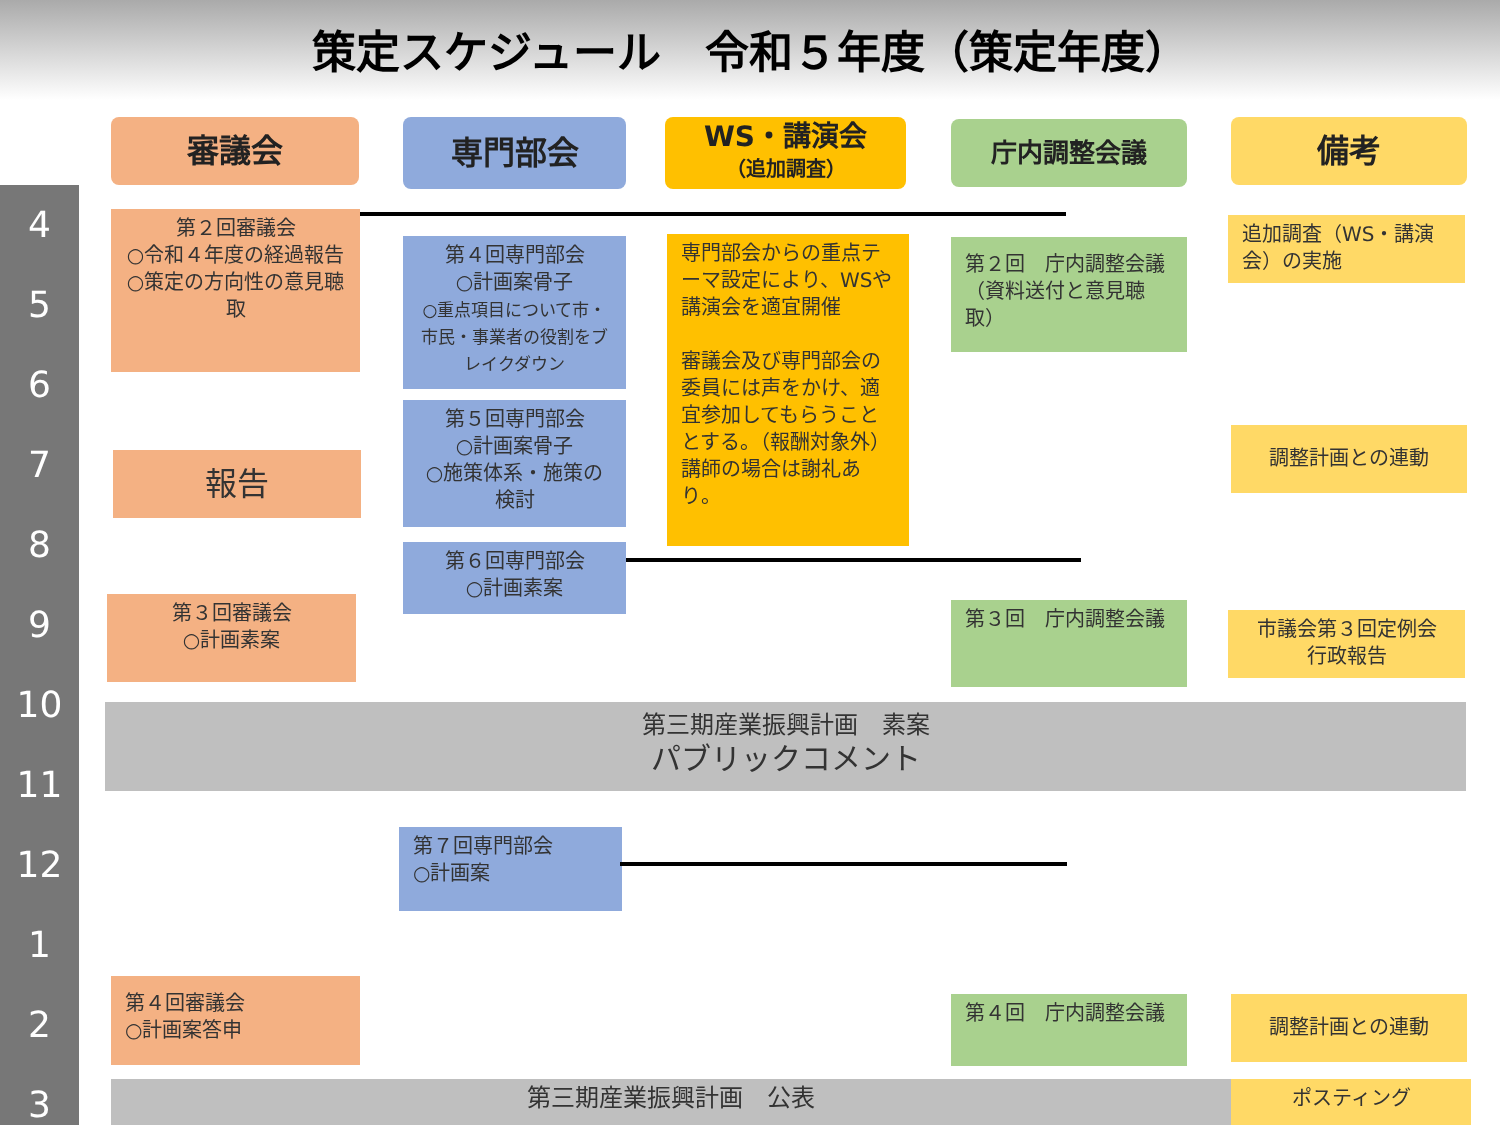策定スケジュール　令和５年度（策定年度）
審議会 専門部会
WS・講演会
（追加調査）
庁内調整会議 備考
4
5
6
7
8
9
10
11
12
1
2
3
第２回審議会
○令和４年度の経過報告
○策定の方向性の意見聴取
第４回専門部会
○計画案骨子
○重点項目について市・市民・事業者の役割をブレイクダウン
専門部会からの重点テーマ設定により、WSや講演会を適宜開催
審議会及び専門部会の委員には声をかけ、適宜参加してもらうこととする。（報酬対象外）講師の場合は謝礼あり。
第２回　庁内調整会議（資料送付と意見聴取）
追加調査（WS・講演会）の実施
報告
第５回専門部会
○計画案骨子
○施策体系・施策の検討
調整計画との連動
第６回専門部会
○計画素案
第３回審議会
○計画素案
第３回　庁内調整会議
市議会第３回定例会
行政報告
第三期産業振興計画　素案
パブリックコメント
第７回専門部会
○計画案
第４回審議会
○計画案答申
第４回　庁内調整会議 調整計画との連動
第三期産業振興計画　公表 ポスティング